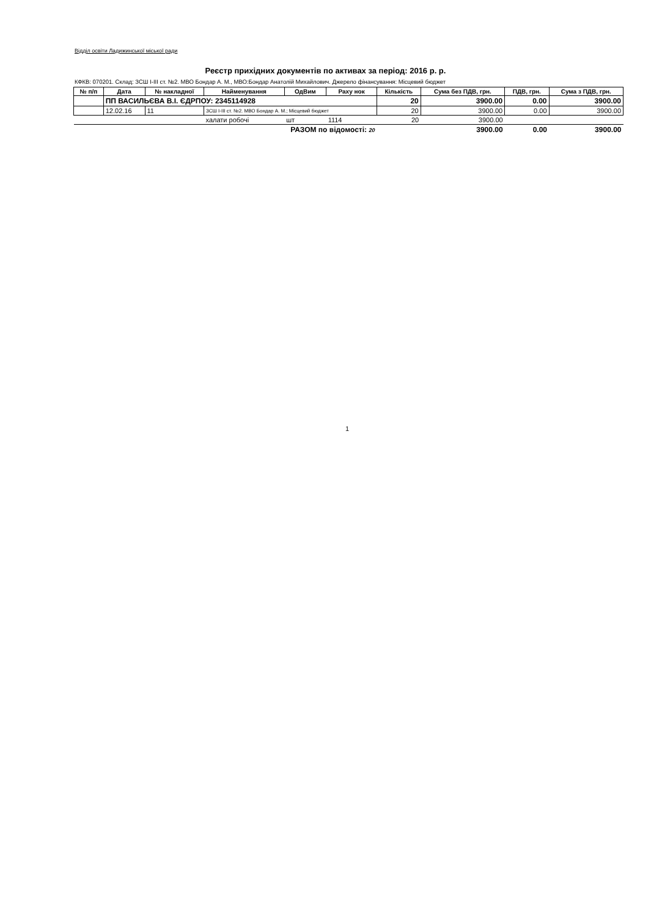Відділ освіти Ладижинської міської ради
Реєстр прихідних документів по активах за період: 2016 р. р.
КФКВ: 070201. Склад: ЗСШ І-ІІІ ст. №2. МВО Бондар А. М., МВО:Бондар Анатолій Михайлович. Джерело фінансування: Місцевий бюджет
| № п/п | Дата | № накладної | Найменування | ОдВим | Раху нок | Кількість | Сума без ПДВ, грн. | ПДВ, грн. | Сума з ПДВ, грн. |
| --- | --- | --- | --- | --- | --- | --- | --- | --- | --- |
| | ПП ВАСИЛЬЄВА В.І. ЄДРПОУ: 2345114928 | | | | | 20 | 3900.00 | 0.00 | 3900.00 |
| | 12.02.16 | 11 | ЗСШ І-ІІІ ст. №2. МВО Бондар А. М.; Місцевий бюджет | | | 20 | 3900.00 | 0.00 | 3900.00 |
| | | | халати робочі | шт | 1114 | 20 | 3900.00 | | |
| РАЗОМ по відомості: 20 | | | | | | | 3900.00 | 0.00 | 3900.00 |
1